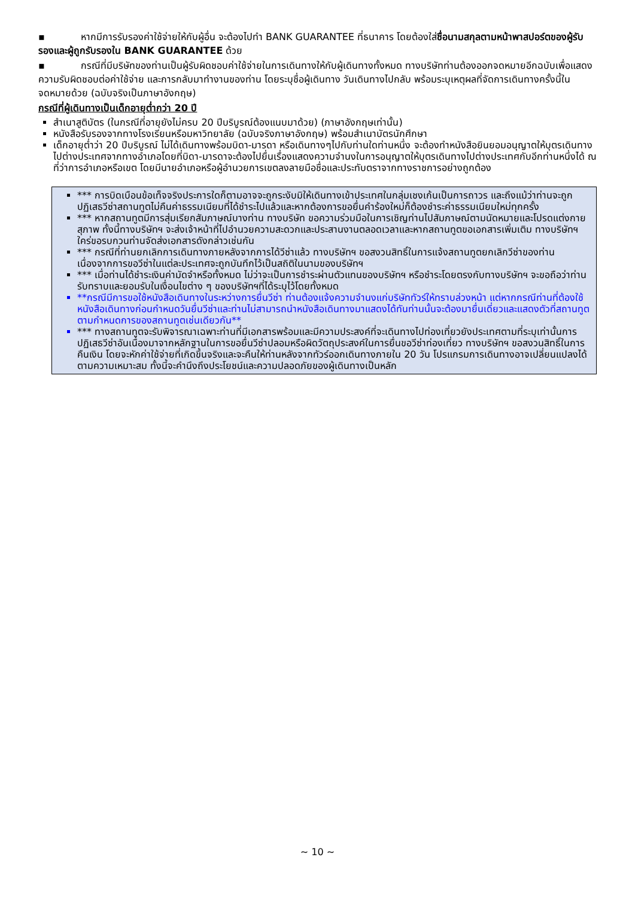▪ หากมีการรับรองค่าใช้จ่ายให้กับผู้อื่น จะต้องไปทำ BANK GUARANTEE ที่ธนาคาร โดยต้องใส่ชื่อนามสกุลตามหน้าพาสปอร์ตของผู้รับรองและผู้ถูกรับรองใน BANK GUARANTEE ด้วย
▪ กรณีที่มีบริษัทของท่านเป็นผู้รับผิดชอบค่าใช้จ่ายในการเดินทางให้กับผู้เดินทางทั้งหมด ทางบริษัทท่านต้องออกจดหมายอีกฉบับเพื่อแสดงความรับผิดชอบต่อค่าใช้จ่าย และการกลับมาทำงานของท่าน โดยระบุชื่อผู้เดินทาง วันเดินทางไปกลับ พร้อมระบุเหตุผลที่จัดการเดินทางครั้งนี้ในจดหมายด้วย (ฉบับจริงเป็นภาษาอังกฤษ)
กรณีที่ผู้เดินทางเป็นเด็กอายุต่ำกว่า 20 ปี
สำเนาสูติบัตร (ในกรณีที่อายุยังไม่ครบ 20 ปีบริบูรณ์ต้องแนบมาด้วย) (ภาษาอังกฤษเท่านั้น)
หนังสือรับรองจากทางโรงเรียนหรือมหาวิทยาลัย (ฉบับจริงภาษาอังกฤษ) พร้อมสำเนาบัตรนักศึกษา
เด็กอายุต่ำว่า 20 ปีบริบูรณ์ ไม่ได้เดินทางพร้อมบิดา-มารดา หรือเดินทางๆไปกับท่านใดท่านหนึ่ง จะต้องทำหนังสือยินยอมอนุญาตให้บุตรเดินทางไปต่างประเทศจากทางอำเภอโดยที่บิดา-มารดาจะต้องไปยื่นเรื่องแสดงความจำนงในการอนุญาตให้บุตรเดินทางไปต่างประเทศกับอีกท่านหนึ่งได้ ณ ที่ว่าการอำเภอหรือเขต โดยมีนายอำเภอหรือผู้อำนวยการเขตลงลายมือชื่อและประทับตราจากทางราชการอย่างถูกต้อง
*** การบิดเบือนข้อเท็จจริงประการใดก็ตามอาจจะถูกระงับมิให้เดินทางเข้าประเทศในกลุ่มเชงเก้นเป็นการถาวร และถึงแม้ว่าท่านจะถูกปฏิเสธวีซ่าสถานทูตไม่คืนค่าธรรมเนียมที่ได้ชำระไปแล้วและหากต้องการขอยื่นคำร้องใหม่ก็ต้องชำระค่าธรรมเนียมใหม่ทุกครั้ง
*** หากสถานทูตมีการสุ่มเรียกสัมภาษณ์บางท่าน ทางบริษัท ขอความร่วมมือในการเชิญท่านไปสัมภาษณ์ตามนัดหมายและโปรดแต่งกายสุภาพ ทั้งนี้ทางบริษัทฯ จะส่งเจ้าหน้าที่ไปอำนวยความสะดวกและประสานงานตลอดเวลาและหากสถานทูตขอเอกสารเพิ่มเติม ทางบริษัทฯใคร่ขอรบกวนท่านจัดส่งเอกสารดังกล่าวเช่นกัน
*** กรณีที่ท่านยกเลิกการเดินทางภายหลังจากการได้วีซ่าแล้ว ทางบริษัทฯ ขอสงวนสิทธิ์ในการแจ้งสถานทูตยกเลิกวีซ่าของท่าน เนื่องจากการขอวีซ่าในแต่ละประเทศจะถูกบันทึกไว้เป็นสถิติในนามของบริษัทฯ
*** เมื่อท่านได้ชำระเงินค่ามัดจำหรือทั้งหมด ไม่ว่าจะเป็นการชำระผ่านตัวแทนของบริษัทฯ หรือชำระโดยตรงกับทางบริษัทฯ จะขอถือว่าท่านรับทราบและยอมรับในเงื่อนไขต่าง ๆ ของบริษัทฯที่ได้ระบุไว้โดยทั้งหมด
**กรณีมีการขอใช้หนังสือเดินทางในระหว่างการยื่นวีซ่า ท่านต้องแจ้งความจำนงแก่บริษัททัวร์ให้ทราบล่วงหน้า แต่หากกรณีท่านที่ต้องใช้หนังสือเดินทางก่อนกำหนดวันยื่นวีซ่าและท่านไม่สามารถนำหนังสือเดินทางมาแสดงได้ทันท่านนั้นจะต้องมายื่นเดี่ยวและแสดงตัวที่สถานทูตตามกำหนดการของสถานทูตเช่นเดียวกัน**
*** ทางสถานทูตจะรับพิจารณาเฉพาะท่านที่มีเอกสารพร้อมและมีความประสงค์ที่จะเดินทางไปท่องเที่ยวยังประเทศตามที่ระบุเท่านั้นการปฏิเสธวีซ่าอันเนื่องมาจากหลักฐานในการขอยื่นวีซ่าปลอมหรือผิดวัตถุประสงค์ในการยื่นขอวีซ่าท่องเที่ยว ทางบริษัทฯ ขอสงวนสิทธิ์ในการคืนเงิน โดยจะหักค่าใช้จ่ายที่เกิดขึ้นจริงและจะคืนให้ท่านหลังจากทัวร์ออกเดินทางภายใน 20 วัน โปรแกรมการเดินทางอาจเปลี่ยนแปลงได้ตามความเหมาะสม ทั้งนี้จะคำนึงถึงประโยชน์และความปลอดภัยของผู้เดินทางเป็นหลัก
~ 10 ~